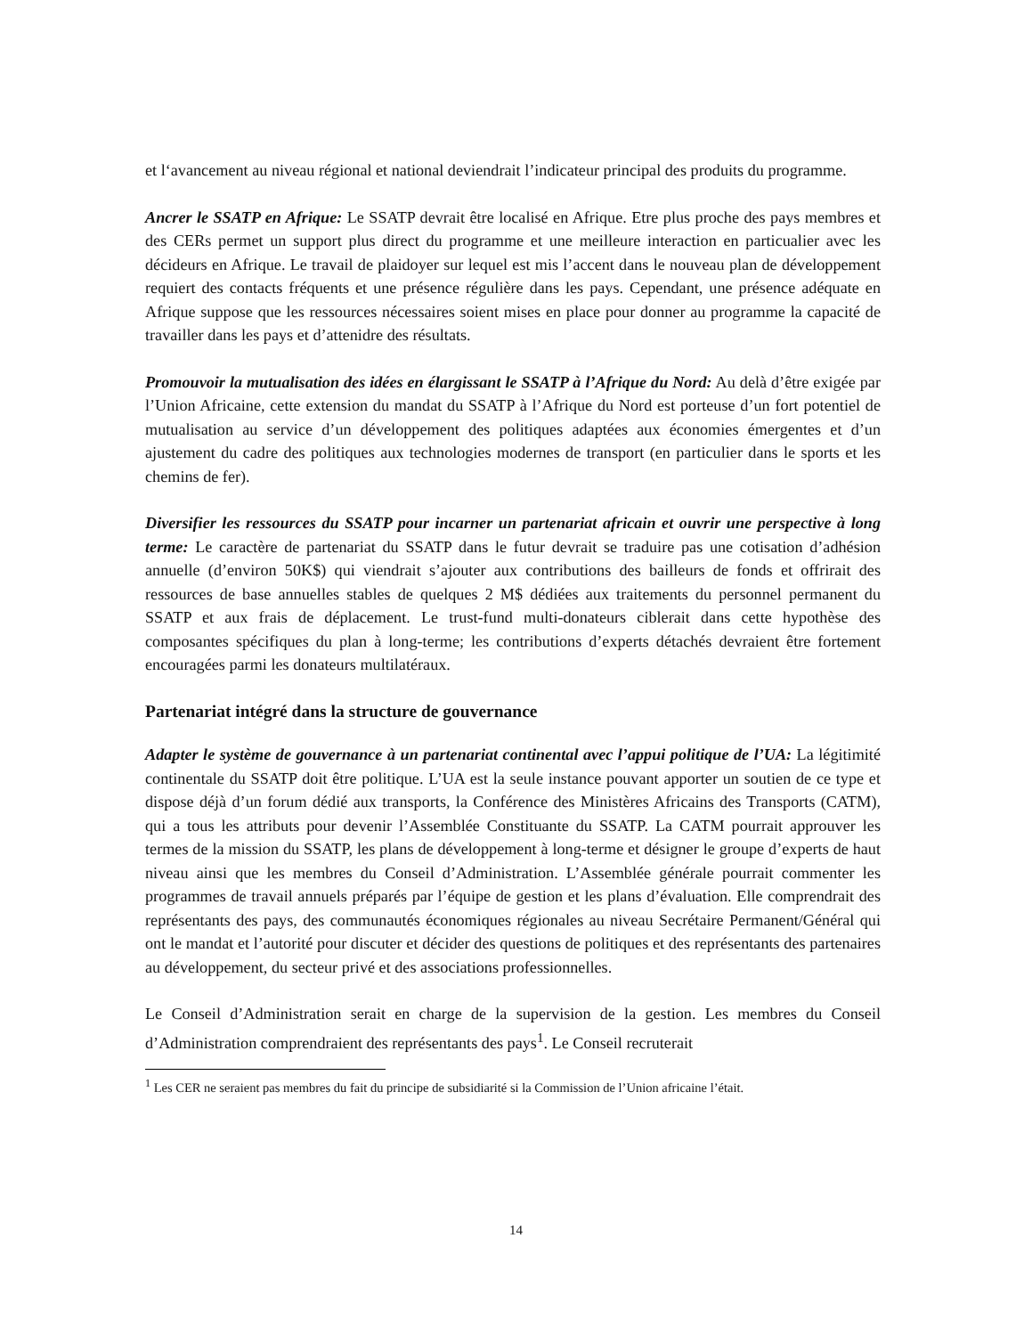et l‘avancement au niveau régional et national deviendrait l’indicateur principal des produits du programme.
Ancrer le SSATP en Afrique: Le SSATP devrait être localisé en Afrique. Etre plus proche des pays membres et des CERs permet un support plus direct du programme et une meilleure interaction en particualier avec les décideurs en Afrique. Le travail de plaidoyer sur lequel est mis l’accent dans le nouveau plan de développement requiert des contacts fréquents et une présence régulière dans les pays. Cependant, une présence adéquate en Afrique suppose que les ressources nécessaires soient mises en place pour donner au programme la capacité de travailler dans les pays et d’attenidre des résultats.
Promouvoir la mutualisation des idées en élargissant le SSATP à l’Afrique du Nord: Au delà d’être exigée par l’Union Africaine, cette extension du mandat du SSATP à l’Afrique du Nord est porteuse d’un fort potentiel de mutualisation au service d’un développement des politiques adaptées aux économies émergentes et d’un ajustement du cadre des politiques aux technologies modernes de transport (en particulier dans le sports et les chemins de fer).
Diversifier les ressources du SSATP pour incarner un partenariat africain et ouvrir une perspective à long terme: Le caractère de partenariat du SSATP dans le futur devrait se traduire pas une cotisation d’adhésion annuelle (d’environ 50K$) qui viendrait s’ajouter aux contributions des bailleurs de fonds et offrirait des ressources de base annuelles stables de quelques 2 M$ dédiées aux traitements du personnel permanent du SSATP et aux frais de déplacement. Le trust-fund multi-donateurs ciblerait dans cette hypothèse des composantes spécifiques du plan à long-terme; les contributions d’experts détachés devraient être fortement encouragées parmi les donateurs multilatéraux.
Partenariat intégré dans la structure de gouvernance
Adapter le système de gouvernance à un partenariat continental avec l’appui politique de l’UA: La légitimité continentale du SSATP doit être politique. L’UA est la seule instance pouvant apporter un soutien de ce type et dispose déjà d’un forum dédié aux transports, la Conférence des Ministères Africains des Transports (CATM), qui a tous les attributs pour devenir l’Assemblée Constituante du SSATP. La CATM pourrait approuver les termes de la mission du SSATP, les plans de développement à long-terme et désigner le groupe d’experts de haut niveau ainsi que les membres du Conseil d’Administration. L’Assemblée générale pourrait commenter les programmes de travail annuels préparés par l’équipe de gestion et les plans d’évaluation. Elle comprendrait des représentants des pays, des communautés économiques régionales au niveau Secrétaire Permanent/Général qui ont le mandat et l’autorité pour discuter et décider des questions de politiques et des représentants des partenaires au développement, du secteur privé et des associations professionnelles.
Le Conseil d’Administration serait en charge de la supervision de la gestion. Les membres du Conseil d’Administration comprendraient des représentants des pays<sup>1</sup>. Le Conseil recruterait
<sup>1</sup> Les CER ne seraient pas membres du fait du principe de subsidiarité si la Commission de l’Union africaine l’était.
14